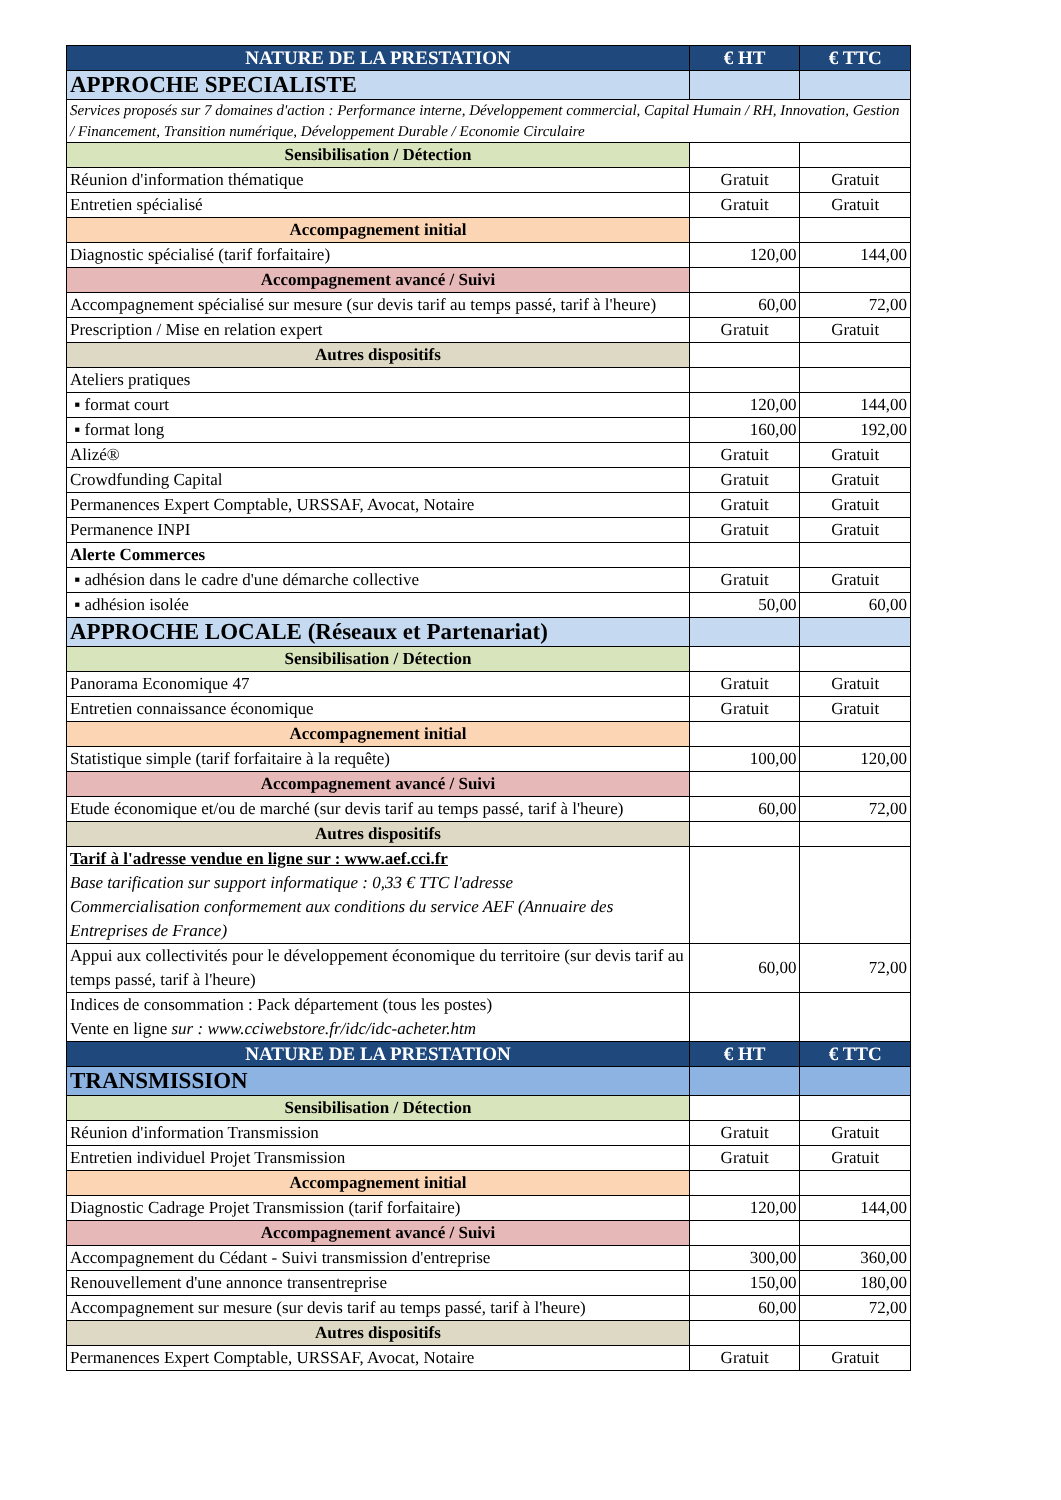| NATURE DE LA PRESTATION | € HT | € TTC |
| --- | --- | --- |
| APPROCHE SPECIALISTE | | |
| Services proposés sur 7 domaines d'action : Performance interne, Développement commercial, Capital Humain / RH, Innovation, Gestion / Financement, Transition numérique, Développement Durable / Economie Circulaire | | |
| Sensibilisation / Détection | | |
| Réunion d'information thématique | Gratuit | Gratuit |
| Entretien spécialisé | Gratuit | Gratuit |
| Accompagnement initial | | |
| Diagnostic spécialisé (tarif forfaitaire) | 120,00 | 144,00 |
| Accompagnement avancé / Suivi | | |
| Accompagnement spécialisé sur mesure (sur devis tarif au temps passé, tarif à l'heure) | 60,00 | 72,00 |
| Prescription / Mise en relation expert | Gratuit | Gratuit |
| Autres dispositifs | | |
| Ateliers pratiques | | |
| ▪ format court | 120,00 | 144,00 |
| ▪ format long | 160,00 | 192,00 |
| Alizé® | Gratuit | Gratuit |
| Crowdfunding Capital | Gratuit | Gratuit |
| Permanences Expert Comptable, URSSAF, Avocat, Notaire | Gratuit | Gratuit |
| Permanence INPI | Gratuit | Gratuit |
| Alerte Commerces | | |
| ▪ adhésion dans le cadre d'une démarche collective | Gratuit | Gratuit |
| ▪ adhésion isolée | 50,00 | 60,00 |
| APPROCHE LOCALE (Réseaux et Partenariat) | | |
| Sensibilisation / Détection | | |
| Panorama Economique 47 | Gratuit | Gratuit |
| Entretien connaissance économique | Gratuit | Gratuit |
| Accompagnement initial | | |
| Statistique simple (tarif forfaitaire à la requête) | 100,00 | 120,00 |
| Accompagnement avancé / Suivi | | |
| Etude économique et/ou de marché (sur devis tarif au temps passé, tarif à l'heure) | 60,00 | 72,00 |
| Autres dispositifs | | |
| Tarif à l'adresse vendue en ligne sur : www.aef.cci.fr Base tarification sur support informatique : 0,33 € TTC l'adresse Commercialisation conformement aux conditions du service AEF (Annuaire des Entreprises de France) | | |
| Appui aux collectivités pour le développement économique du territoire (sur devis tarif au temps passé, tarif à l'heure) | 60,00 | 72,00 |
| Indices de consommation : Pack département (tous les postes) Vente en ligne sur : www.cciwebstore.fr/idc/idc-acheter.htm | | |
| NATURE DE LA PRESTATION | € HT | € TTC |
| TRANSMISSION | | |
| Sensibilisation / Détection | | |
| Réunion d'information Transmission | Gratuit | Gratuit |
| Entretien individuel Projet Transmission | Gratuit | Gratuit |
| Accompagnement initial | | |
| Diagnostic Cadrage Projet Transmission (tarif forfaitaire) | 120,00 | 144,00 |
| Accompagnement avancé / Suivi | | |
| Accompagnement du Cédant - Suivi transmission d'entreprise | 300,00 | 360,00 |
| Renouvellement d'une annonce transentreprise | 150,00 | 180,00 |
| Accompagnement sur mesure (sur devis tarif au temps passé, tarif à l'heure) | 60,00 | 72,00 |
| Autres dispositifs | | |
| Permanences Expert Comptable, URSSAF, Avocat, Notaire | Gratuit | Gratuit |